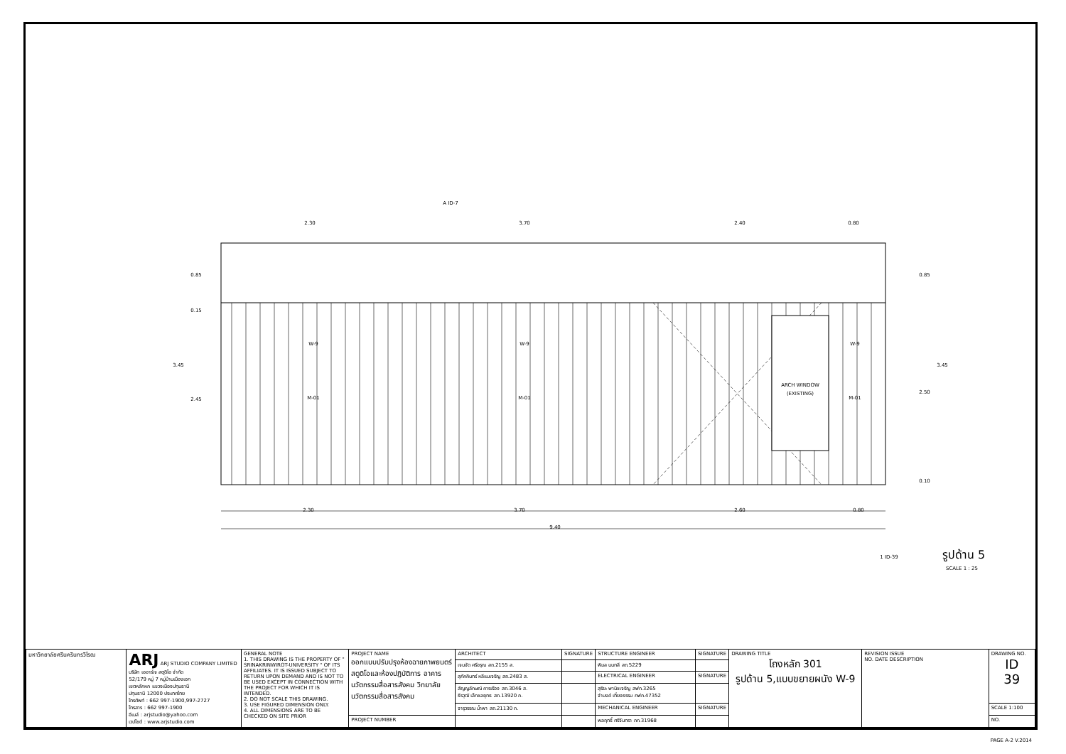2.30
3.70
2.40
0.80
2.30
3.70
2.60
0.80
9.40
W-9
W-9
W-9
M-01
M-01
M-01
ARCH WINDOW
(EXISTING)
0.85
0.15
3.45
2.45
0.85
2.50
3.45
0.10
A ID-7
1 ID-39
รูปด้าน 5
SCALE 1 : 25
| มหาวิทยาลัยศรีนครินทรวิโรฒ | ARJ ARJ STUDIO COMPANY LIMITED บริษัท เออาร์เจ สตูดิโอ จำกัด 52/179 หมู่ 7 หมู่บ้านเมืองเอก เขตหลักหก แขวงเมืองปทุมธานี ปทุมธานี 12000 ประเทศไทย โทรศัพท์ : 662 997-1900,997-2727 โทรสาร : 662 997-1900 อีเมล์ : arjstudio@yahoo.com เวปไซต์ : www.arjstudio.com | GENERAL NOTE 1. THIS DRAWING IS THE PROPERTY OF " SRINAKRINWIROT-UNIVERSITY " OF ITS AFFILIATES. IT IS ISSUED SUBJECT TO RETURN UPON DEMAND AND IS NOT TO BE USED EXCEPT IN CONNECTION WITH THE PROJECT FOR WHICH IT IS INTENDED. 2. DO NOT SCALE THIS DRAWING. 3. USE FIGURED DIMENSION ONLY. 4. ALL DIMENSIONS ARE TO BE CHECKED ON SITE PRIOR | PROJECT NAME ออกแบบปรับปรุงห้องฉายภาพยนตร์ สตูดิโอและห้องปฏิบัติการ อาคารนวัตกรรมสื่อสารสังคม วิทยาลัยนวัตกรรมสื่อสารสังคม | ARCHITECT | SIGNATURE | STRUCTURE ENGINEER | SIGNATURE | DRAWING TITLE โถงหลัก 301 รูปด้าน 5,แบบขยายผนัง W-9 | REVISION ISSUE NO. DATE DESCRIPTION | DRAWING NO. ID 39 |
| | | | | เจนจัด ศรีอรุณ สถ.2155 ส. | | พิมล นนทลี สถ.5229 | | | | |
| | | | | สุภัคคินทร์ หลีแมเจริญ สถ.2483 ส. | | ELECTRICAL ENGINEER | SIGNATURE | | | |
| | | | | สัญญลักษณ์ คารเรือง สถ.3046 ส. ธีรวุฒิ เล็กชลยุทธ สถ.13920 ภ. | | สุริยะ พานิชเจริญ สฟก.3265 จำนงค์ เที่ยงธรรม ภฟก.47352 | | | | |
| | | | | จารุวรรณ น้ำพา สถ.21130 ภ. | | MECHANICAL ENGINEER | SIGNATURE | | | SCALE 1:100 |
| | | | PROJECT NUMBER | | | พลฤทธิ์ ศรีจันทรา ภก.31968 | | | | NO. |
PAGE A-2 V.2014